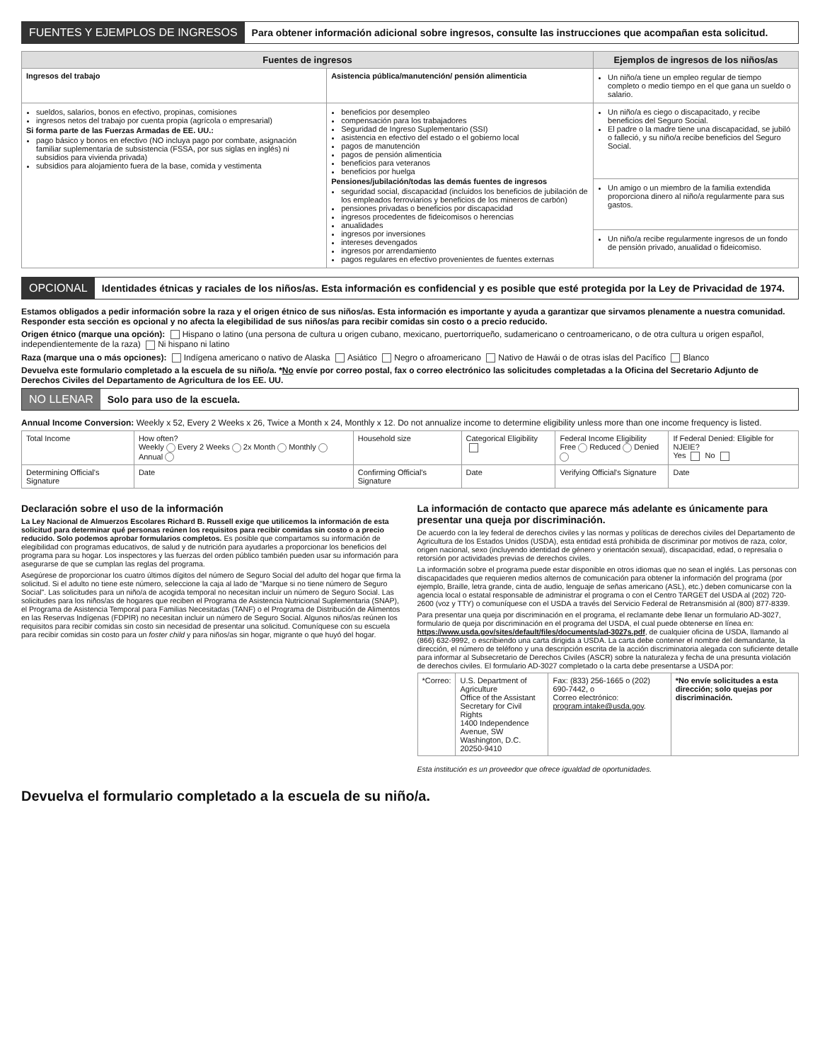FUENTES Y EJEMPLOS DE INGRESOS Para obtener información adicional sobre ingresos, consulte las instrucciones que acompañan esta solicitud.
| Fuentes de ingresos | | Ejemplos de ingresos de los niños/as |
| --- | --- | --- |
| Ingresos del trabajo | Asistencia pública/manutención/ pensión alimenticia | Un niño/a tiene un empleo regular de tiempo completo o medio tiempo en el que gana un sueldo o salario. |
| sueldos, salarios, bonos en efectivo, propinas, comisiones ingresos netos del trabajo por cuenta propia (agrícola o empresarial) Si forma parte de las Fuerzas Armadas de EE. UU.: pago básico y bonos en efectivo (NO incluya pago por combate, asignación familiar suplementaria de subsistencia (FSSA, por sus siglas en inglés) ni subsidios para vivienda privada) subsidios para alojamiento fuera de la base, comida y vestimenta | beneficios por desempleo compensación para los trabajadores Seguridad de Ingreso Suplementario (SSI) asistencia en efectivo del estado o el gobierno local pagos de manutención pagos de pensión alimenticia beneficios para veteranos beneficios por huelga Pensiones/jubilación/todas las demás fuentes de ingresos seguridad social, discapacidad (incluidos los beneficios de jubilación de los empleados ferroviarios y beneficios de los mineros de carbón) pensiones privadas o beneficios por discapacidad ingresos procedentes de fideicomisos o herencias anualidades ingresos por inversiones intereses devengados ingresos por arrendamiento pagos regulares en efectivo provenientes de fuentes externas | Un niño/a es ciego o discapacitado, y recibe beneficios del Seguro Social. El padre o la madre tiene una discapacidad, se jubiló o falleció, y su niño/a recibe beneficios del Seguro Social. |
| | | Un amigo o un miembro de la familia extendida proporciona dinero al niño/a regularmente para sus gastos. |
| | | Un niño/a recibe regularmente ingresos de un fondo de pensión privado, anualidad o fideicomiso. |
OPCIONAL Identidades étnicas y raciales de los niños/as. Esta información es confidencial y es posible que esté protegida por la Ley de Privacidad de 1974.
Estamos obligados a pedir información sobre la raza y el origen étnico de sus niños/as. Esta información es importante y ayuda a garantizar que sirvamos plenamente a nuestra comunidad. Responder esta sección es opcional y no afecta la elegibilidad de sus niños/as para recibir comidas sin costo o a precio reducido.
Origen étnico (marque una opción): Hispano o latino (una persona de cultura u origen cubano, mexicano, puertorriqueño, sudamericano o centroamericano, o de otra cultura u origen español, independientemente de la raza) Ni hispano ni latino
Raza (marque una o más opciones): Indígena americano o nativo de Alaska Asiático Negro o afroamericano Nativo de Hawái o de otras islas del Pacífico Blanco
Devuelva este formulario completado a la escuela de su niño/a. *No envíe por correo postal, fax o correo electrónico las solicitudes completadas a la Oficina del Secretario Adjunto de Derechos Civiles del Departamento de Agricultura de los EE. UU.
NO LLENAR Solo para uso de la escuela.
Annual Income Conversion: Weekly x 52, Every 2 Weeks x 26, Twice a Month x 24, Monthly x 12. Do not annualize income to determine eligibility unless more than one income frequency is listed.
| Total Income | How often? Weekly Every 2 Weeks 2x Month Monthly Annual | Household size | Categorical Eligibility | Federal Income Eligibility Free Reduced Denied | If Federal Denied: Eligible for NJEIE? Yes No |
| Determining Official's Signature | Date | Confirming Official's Signature | Date | Verifying Official's Signature | Date |
Declaración sobre el uso de la información
La Ley Nacional de Almuerzos Escolares Richard B. Russell exige que utilicemos la información de esta solicitud para determinar qué personas reúnen los requisitos para recibir comidas sin costo o a precio reducido. Solo podemos aprobar formularios completos. Es posible que compartamos su información de elegibilidad con programas educativos, de salud y de nutrición para ayudarles a proporcionar los beneficios del programa para su hogar. Los inspectores y las fuerzas del orden público también pueden usar su información para asegurarse de que se cumplan las reglas del programa.
Asegúrese de proporcionar los cuatro últimos dígitos del número de Seguro Social del adulto del hogar que firma la solicitud. Si el adulto no tiene este número, seleccione la caja al lado de "Marque si no tiene número de Seguro Social". Las solicitudes para un niño/a de acogida temporal no necesitan incluir un número de Seguro Social. Las solicitudes para los niños/as de hogares que reciben el Programa de Asistencia Nutricional Suplementaria (SNAP), el Programa de Asistencia Temporal para Familias Necesitadas (TANF) o el Programa de Distribución de Alimentos en las Reservas Indígenas (FDPIR) no necesitan incluir un número de Seguro Social. Algunos niños/as reúnen los requisitos para recibir comidas sin costo sin necesidad de presentar una solicitud. Comuníquese con su escuela para recibir comidas sin costo para un foster child y para niños/as sin hogar, migrante o que huyó del hogar.
La información de contacto que aparece más adelante es únicamente para presentar una queja por discriminación.
De acuerdo con la ley federal de derechos civiles y las normas y políticas de derechos civiles del Departamento de Agricultura de los Estados Unidos (USDA), esta entidad está prohibida de discriminar por motivos de raza, color, origen nacional, sexo (incluyendo identidad de género y orientación sexual), discapacidad, edad, o represalia o retorsión por actividades previas de derechos civiles.
La información sobre el programa puede estar disponible en otros idiomas que no sean el inglés. Las personas con discapacidades que requieren medios alternos de comunicación para obtener la información del programa (por ejemplo, Braille, letra grande, cinta de audio, lenguaje de señas americano (ASL), etc.) deben comunicarse con la agencia local o estatal responsable de administrar el programa o con el Centro TARGET del USDA al (202) 720-2600 (voz y TTY) o comuníquese con el USDA a través del Servicio Federal de Retransmisión al (800) 877-8339.
Para presentar una queja por discriminación en el programa, el reclamante debe llenar un formulario AD-3027, formulario de queja por discriminación en el programa del USDA, el cual puede obtenerse en línea en: https://www.usda.gov/sites/default/files/documents/ad-3027s.pdf, de cualquier oficina de USDA, llamando al (866) 632-9992, o escribiendo una carta dirigida a USDA. La carta debe contener el nombre del demandante, la dirección, el número de teléfono y una descripción escrita de la acción discriminatoria alegada con suficiente detalle para informar al Subsecretario de Derechos Civiles (ASCR) sobre la naturaleza y fecha de una presunta violación de derechos civiles. El formulario AD-3027 completado o la carta debe presentarse a USDA por:
| *Correo: | U.S. Department of Agriculture Office of the Assistant Secretary for Civil Rights 1400 Independence Avenue, SW Washington, D.C. 20250-9410 | Fax: (833) 256-1665 o (202) 690-7442, o Correo electrónico: program.intake@usda.gov . | *No envíe solicitudes a esta dirección; solo quejas por discriminación. |
Esta institución es un proveedor que ofrece igualdad de oportunidades.
Devuelva el formulario completado a la escuela de su niño/a.